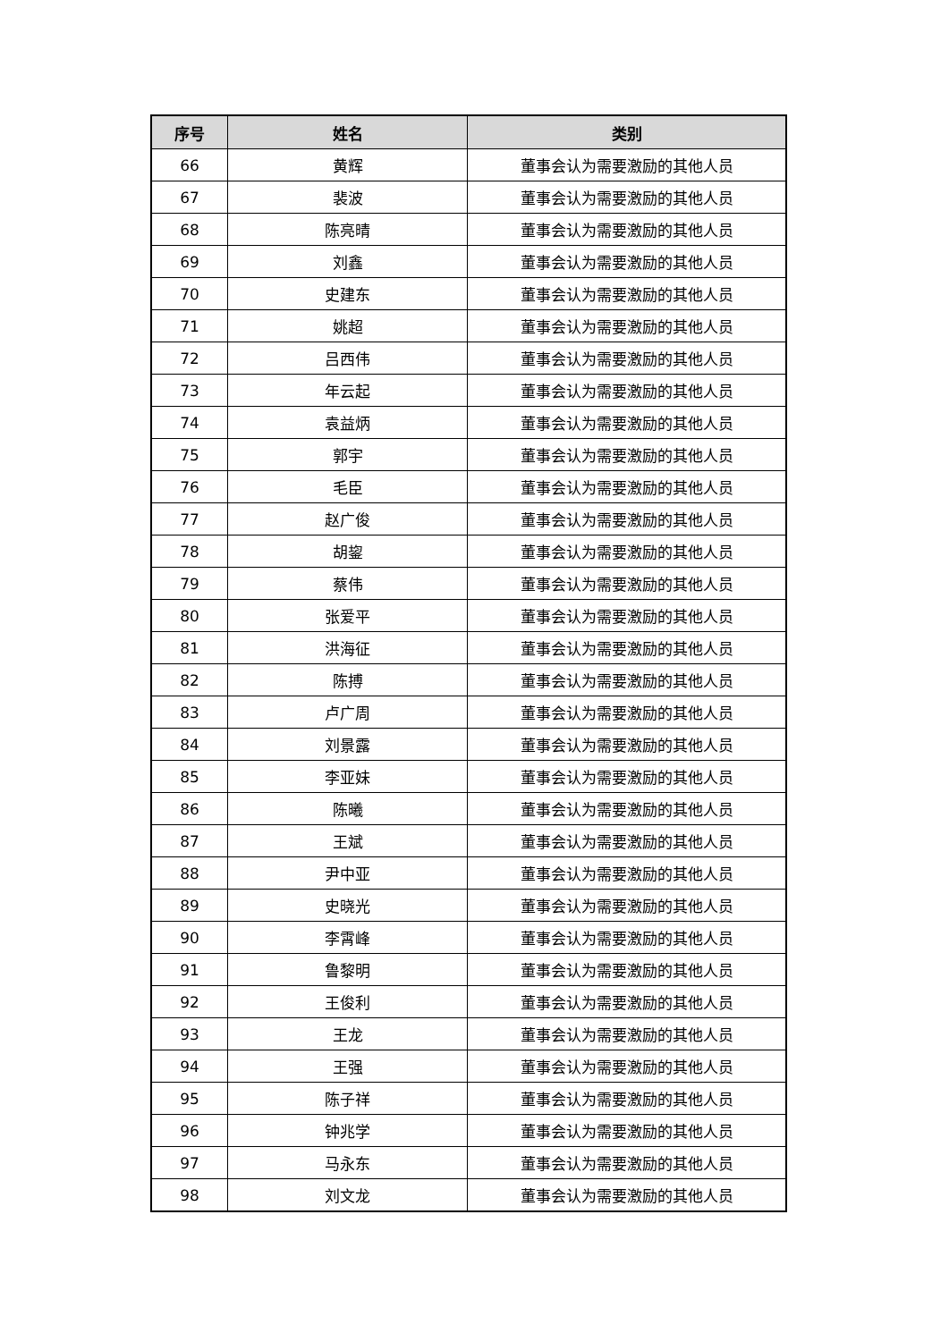| 序号 | 姓名 | 类别 |
| --- | --- | --- |
| 66 | 黄辉 | 董事会认为需要激励的其他人员 |
| 67 | 裴波 | 董事会认为需要激励的其他人员 |
| 68 | 陈亮晴 | 董事会认为需要激励的其他人员 |
| 69 | 刘鑫 | 董事会认为需要激励的其他人员 |
| 70 | 史建东 | 董事会认为需要激励的其他人员 |
| 71 | 姚超 | 董事会认为需要激励的其他人员 |
| 72 | 吕西伟 | 董事会认为需要激励的其他人员 |
| 73 | 年云起 | 董事会认为需要激励的其他人员 |
| 74 | 袁益炳 | 董事会认为需要激励的其他人员 |
| 75 | 郭宇 | 董事会认为需要激励的其他人员 |
| 76 | 毛臣 | 董事会认为需要激励的其他人员 |
| 77 | 赵广俊 | 董事会认为需要激励的其他人员 |
| 78 | 胡鋆 | 董事会认为需要激励的其他人员 |
| 79 | 蔡伟 | 董事会认为需要激励的其他人员 |
| 80 | 张爱平 | 董事会认为需要激励的其他人员 |
| 81 | 洪海征 | 董事会认为需要激励的其他人员 |
| 82 | 陈搏 | 董事会认为需要激励的其他人员 |
| 83 | 卢广周 | 董事会认为需要激励的其他人员 |
| 84 | 刘景露 | 董事会认为需要激励的其他人员 |
| 85 | 李亚妹 | 董事会认为需要激励的其他人员 |
| 86 | 陈曦 | 董事会认为需要激励的其他人员 |
| 87 | 王斌 | 董事会认为需要激励的其他人员 |
| 88 | 尹中亚 | 董事会认为需要激励的其他人员 |
| 89 | 史晓光 | 董事会认为需要激励的其他人员 |
| 90 | 李霄峰 | 董事会认为需要激励的其他人员 |
| 91 | 鲁黎明 | 董事会认为需要激励的其他人员 |
| 92 | 王俊利 | 董事会认为需要激励的其他人员 |
| 93 | 王龙 | 董事会认为需要激励的其他人员 |
| 94 | 王强 | 董事会认为需要激励的其他人员 |
| 95 | 陈子祥 | 董事会认为需要激励的其他人员 |
| 96 | 钟兆学 | 董事会认为需要激励的其他人员 |
| 97 | 马永东 | 董事会认为需要激励的其他人员 |
| 98 | 刘文龙 | 董事会认为需要激励的其他人员 |